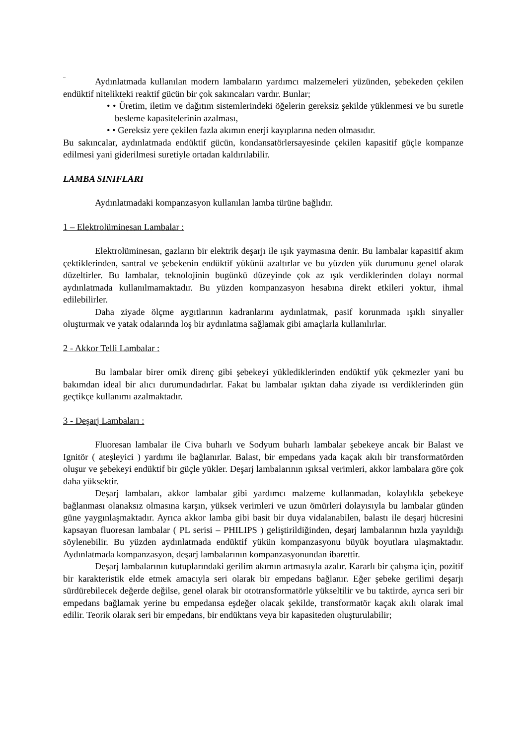_
Aydınlatmada kullanılan modern lambaların yardımcı malzemeleri yüzünden, şebekeden çekilen endüktif nitelikteki reaktif gücün bir çok sakıncaları vardır. Bunlar;
• • Üretim, iletim ve dağıtım sistemlerindeki öğelerin gereksiz şekilde yüklenmesi ve bu suretle besleme kapasitelerinin azalması,
• • Gereksiz yere çekilen fazla akımın enerji kayıplarına neden olmasıdır.
Bu sakıncalar, aydınlatmada endüktif gücün, kondansatörlersayesinde çekilen kapasitif güçle kompanze edilmesi yani giderilmesi suretiyle ortadan kaldırılabilir.
LAMBA SINIFLARI
Aydınlatmadaki kompanzasyon kullanılan lamba türüne bağlıdır.
1 – Elektrolüminesan Lambalar :
Elektrolüminesan, gazların bir elektrik deşarjı ile ışık yaymasına denir. Bu lambalar kapasitif akım çektiklerinden, santral ve şebekenin endüktif yükünü azaltırlar ve bu yüzden yük durumunu genel olarak düzeltirler. Bu lambalar, teknolojinin bugünkü düzeyinde çok az ışık verdiklerinden dolayı normal aydınlatmada kullanılmamaktadır. Bu yüzden kompanzasyon hesabına direkt etkileri yoktur, ihmal edilebilirler.
Daha ziyade ölçme aygıtlarının kadranlarını aydınlatmak, pasif korunmada ışıklı sinyaller oluşturmak ve yatak odalarında loş bir aydınlatma sağlamak gibi amaçlarla kullanılırlar.
2 - Akkor Telli Lambalar :
Bu lambalar birer omik direnç gibi şebekeyi yüklediklerinden endüktif yük çekmezler yani bu bakımdan ideal bir alıcı durumundadırlar. Fakat bu lambalar ışıktan daha ziyade ısı verdiklerinden gün geçtikçe kullanımı azalmaktadır.
3 - Deşarj Lambaları :
Fluoresan lambalar ile Civa buharlı ve Sodyum buharlı lambalar şebekeye ancak bir Balast ve Ignitör ( ateşleyici ) yardımı ile bağlanırlar. Balast, bir empedans yada kaçak akılı bir transformatörden oluşur ve şebekeyi endüktif bir güçle yükler. Deşarj lambalarının ışıksal verimleri, akkor lambalara göre çok daha yüksektir.
Deşarj lambaları, akkor lambalar gibi yardımcı malzeme kullanmadan, kolaylıkla şebekeye bağlanması olanaksız olmasına karşın, yüksek verimleri ve uzun ömürleri dolayısıyla bu lambalar günden güne yaygınlaşmaktadır. Ayrıca akkor lamba gibi basit bir duya vidalanabilen, balastı ile deşarj hücresini kapsayan fluoresan lambalar ( PL serisi – PHILIPS ) geliştirildiğinden, deşarj lambalarının hızla yayıldığı söylenebilir. Bu yüzden aydınlatmada endüktif yükün kompanzasyonu büyük boyutlara ulaşmaktadır. Aydınlatmada kompanzasyon, deşarj lambalarının kompanzasyonundan ibarettir.
Deşarj lambalarının kutuplarındaki gerilim akımın artmasıyla azalır. Kararlı bir çalışma için, pozitif bir karakteristik elde etmek amacıyla seri olarak bir empedans bağlanır. Eğer şebeke gerilimi deşarjı sürdürebilecek değerde değilse, genel olarak bir ototransformatörle yükseltilir ve bu taktirde, ayrıca seri bir empedans bağlamak yerine bu empedansa eşdeğer olacak şekilde, transformatör kaçak akılı olarak imal edilir. Teorik olarak seri bir empedans, bir endüktans veya bir kapasiteden oluşturulabilir;